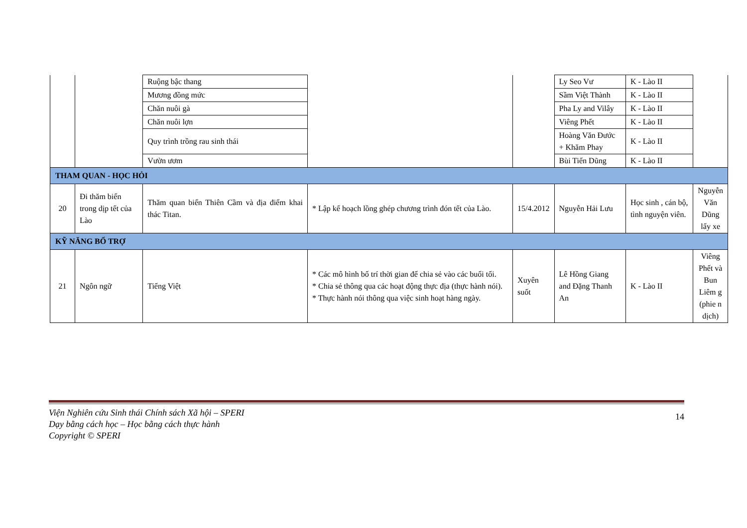| | | Ruộng bậc thang | | | Ly Seo Vư | K - Lào II | |
| | | Mương đồng mức | | | Sầm Việt Thành | K - Lào II | |
| | | Chăn nuôi gà | | | Pha Ly and Vilây | K - Lào II | |
| | | Chăn nuôi lợn | | | Viêng Phết | K - Lào II | |
| | | Quy trình trồng rau sinh thái | | | Hoàng Văn Đước + Khăm Phay | K - Lào II | |
| | | Vườn ươm | | | Bùi Tiến Dũng | K - Lào II | |
| THAM QUAN - HỌC HỎI | | | | | | | |
| 20 | Đi thăm biển trong dịp tết của Lào | Thăm quan biển Thiên Cầm và địa điểm khai thác Titan. | * Lập kế hoạch lồng ghép chương trình đón tết của Lào. | 15/4.2012 | Nguyễn Hải Lưu | Học sinh , cán bộ, tình nguyện viên. | Nguyễn Văn Dũng lấy xe |
| KỸ NĂNG BỔ TRỢ | | | | | | | |
| 21 | Ngôn ngữ | Tiếng Việt | * Các mô hình bố trí thời gian để chia sẻ vào các buổi tối. * Chia sẻ thông qua các hoạt động thực địa (thực hành nói). * Thực hành nói thông qua việc sinh hoạt hàng ngày. | Xuyên suốt | Lê Hồng Giang and Đặng Thanh An | K - Lào II | Viêng Phết và Bun Liêm g (phie n dịch) |
Viện Nghiên cứu Sinh thái Chính sách Xã hội – SPERI
Dạy bằng cách học – Học bằng cách thực hành
Copyright © SPERI
14